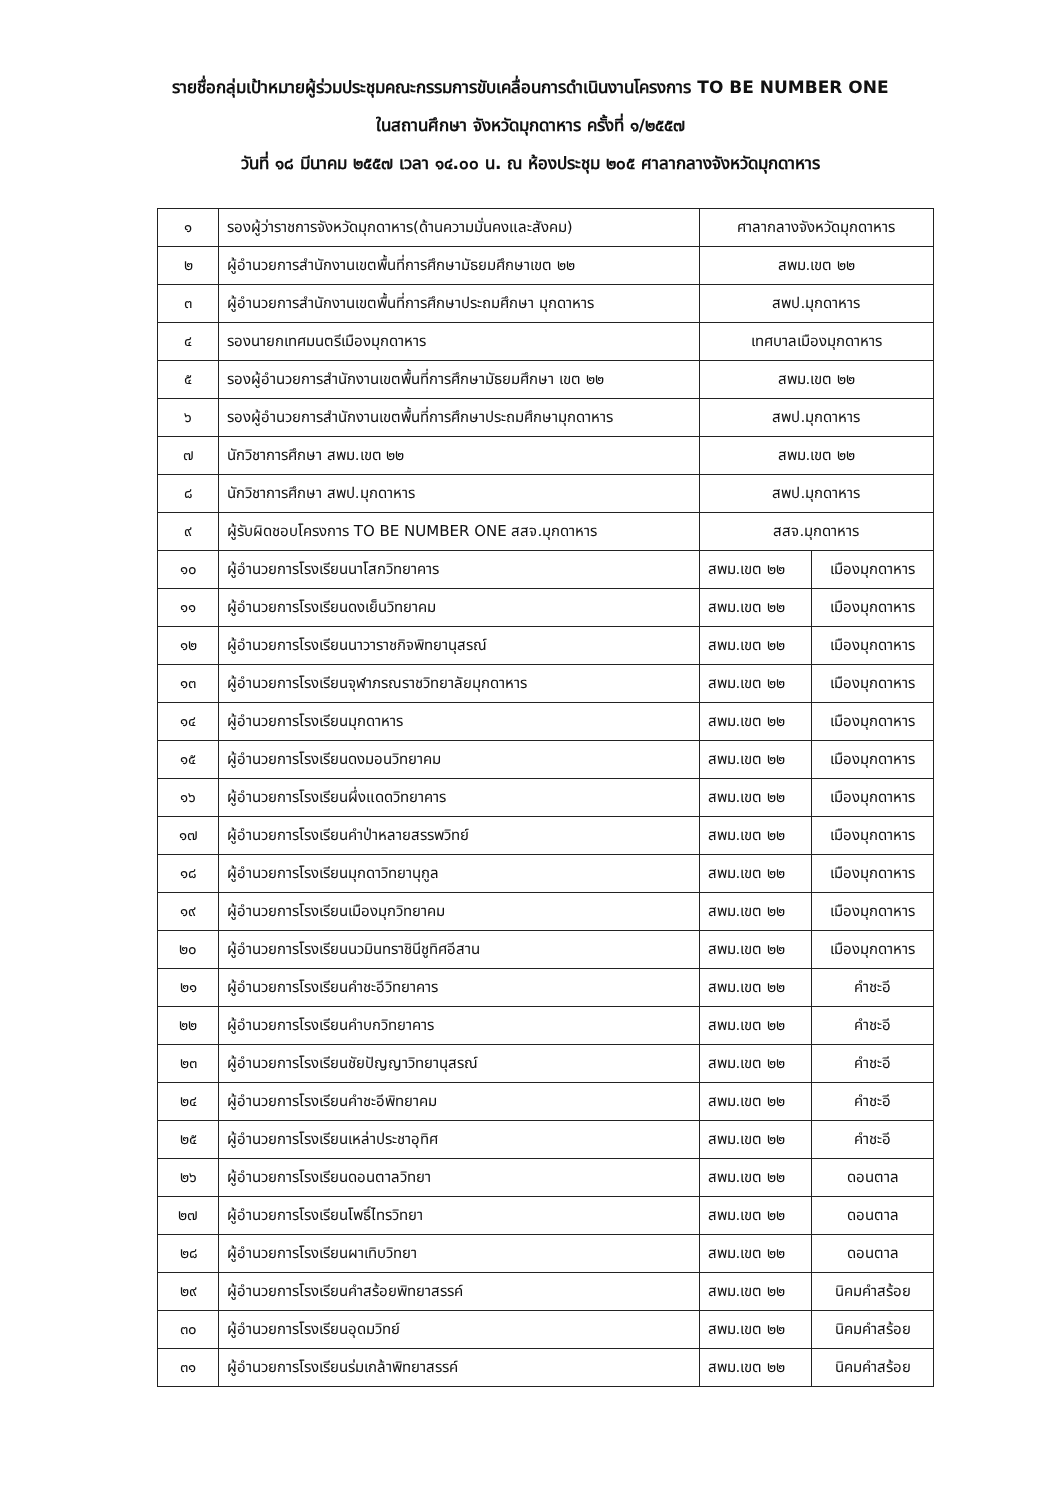รายชื่อกลุ่มเป้าหมายผู้ร่วมประชุมคณะกรรมการขับเคลื่อนการดำเนินงานโครงการ TO BE NUMBER ONE
ในสถานศึกษา จังหวัดมุกดาหาร ครั้งที่ ๑/๒๕๕๗
วันที่ ๑๘ มีนาคม ๒๕๕๗ เวลา ๑๔.๐๐ น. ณ ห้องประชุม ๒๐๕ ศาลากลางจังหวัดมุกดาหาร
| ๑ | รองผู้ว่าราชการจังหวัดมุกดาหาร(ด้านความมั่นคงและสังคม) | ศาลากลางจังหวัดมุกดาหาร | |
| ๒ | ผู้อำนวยการสำนักงานเขตพื้นที่การศึกษามัธยมศึกษาเขต ๒๒ | สพม.เขต ๒๒ | |
| ๓ | ผู้อำนวยการสำนักงานเขตพื้นที่การศึกษาประถมศึกษา มุกดาหาร | สพป.มุกดาหาร | |
| ๔ | รองนายกเทศมนตรีเมืองมุกดาหาร | เทศบาลเมืองมุกดาหาร | |
| ๕ | รองผู้อำนวยการสำนักงานเขตพื้นที่การศึกษามัธยมศึกษา เขต ๒๒ | สพม.เขต ๒๒ | |
| ๖ | รองผู้อำนวยการสำนักงานเขตพื้นที่การศึกษาประถมศึกษามุกดาหาร | สพป.มุกดาหาร | |
| ๗ | นักวิชาการศึกษา สพม.เขต ๒๒ | สพม.เขต ๒๒ | |
| ๘ | นักวิชาการศึกษา สพป.มุกดาหาร | สพป.มุกดาหาร | |
| ๙ | ผู้รับผิดชอบโครงการ TO BE NUMBER ONE สสจ.มุกดาหาร | สสจ.มุกดาหาร | |
| ๑๐ | ผู้อำนวยการโรงเรียนนาโสกวิทยาคาร | สพม.เขต ๒๒ | เมืองมุกดาหาร |
| ๑๑ | ผู้อำนวยการโรงเรียนดงเย็นวิทยาคม | สพม.เขต ๒๒ | เมืองมุกดาหาร |
| ๑๒ | ผู้อำนวยการโรงเรียนนาวาราชกิจพิทยานุสรณ์ | สพม.เขต ๒๒ | เมืองมุกดาหาร |
| ๑๓ | ผู้อำนวยการโรงเรียนจุฬาภรณราชวิทยาลัยมุกดาหาร | สพม.เขต ๒๒ | เมืองมุกดาหาร |
| ๑๔ | ผู้อำนวยการโรงเรียนมุกดาหาร | สพม.เขต ๒๒ | เมืองมุกดาหาร |
| ๑๕ | ผู้อำนวยการโรงเรียนดงมอนวิทยาคม | สพม.เขต ๒๒ | เมืองมุกดาหาร |
| ๑๖ | ผู้อำนวยการโรงเรียนผึ่งแดดวิทยาคาร | สพม.เขต ๒๒ | เมืองมุกดาหาร |
| ๑๗ | ผู้อำนวยการโรงเรียนคำป่าหลายสรรพวิทย์ | สพม.เขต ๒๒ | เมืองมุกดาหาร |
| ๑๘ | ผู้อำนวยการโรงเรียนมุกดาวิทยานุกูล | สพม.เขต ๒๒ | เมืองมุกดาหาร |
| ๑๙ | ผู้อำนวยการโรงเรียนเมืองมุกวิทยาคม | สพม.เขต ๒๒ | เมืองมุกดาหาร |
| ๒๐ | ผู้อำนวยการโรงเรียนนวมินทราชินีชูทิศอีสาน | สพม.เขต ๒๒ | เมืองมุกดาหาร |
| ๒๑ | ผู้อำนวยการโรงเรียนคำชะอีวิทยาคาร | สพม.เขต ๒๒ | คำชะอี |
| ๒๒ | ผู้อำนวยการโรงเรียนคำบกวิทยาคาร | สพม.เขต ๒๒ | คำชะอี |
| ๒๓ | ผู้อำนวยการโรงเรียนชัยปัญญาวิทยานุสรณ์ | สพม.เขต ๒๒ | คำชะอี |
| ๒๔ | ผู้อำนวยการโรงเรียนคำชะอีพิทยาคม | สพม.เขต ๒๒ | คำชะอี |
| ๒๕ | ผู้อำนวยการโรงเรียนเหล่าประชาอุทิศ | สพม.เขต ๒๒ | คำชะอี |
| ๒๖ | ผู้อำนวยการโรงเรียนดอนตาลวิทยา | สพม.เขต ๒๒ | ดอนตาล |
| ๒๗ | ผู้อำนวยการโรงเรียนโพธิ์ไทรวิทยา | สพม.เขต ๒๒ | ดอนตาล |
| ๒๘ | ผู้อำนวยการโรงเรียนผาเทิบวิทยา | สพม.เขต ๒๒ | ดอนตาล |
| ๒๙ | ผู้อำนวยการโรงเรียนคำสร้อยพิทยาสรรค์ | สพม.เขต ๒๒ | นิคมคำสร้อย |
| ๓๐ | ผู้อำนวยการโรงเรียนอุดมวิทย์ | สพม.เขต ๒๒ | นิคมคำสร้อย |
| ๓๑ | ผู้อำนวยการโรงเรียนร่มเกล้าพิทยาสรรค์ | สพม.เขต ๒๒ | นิคมคำสร้อย |